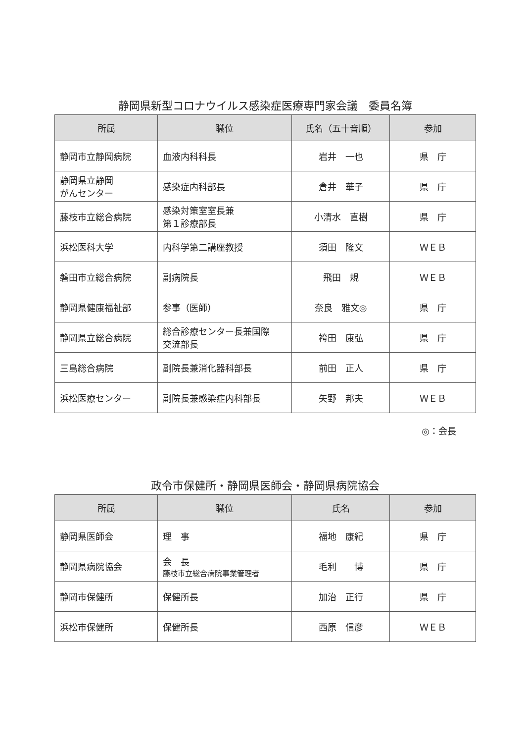静岡県新型コロナウイルス感染症医療専門家会議　委員名簿
| 所属 | 職位 | 氏名（五十音順） | 参加 |
| --- | --- | --- | --- |
| 静岡市立静岡病院 | 血液内科科長 | 岩井 一也 | 県 庁 |
| 静岡県立静岡 がんセンター | 感染症内科部長 | 倉井 華子 | 県 庁 |
| 藤枝市立総合病院 | 感染対策室室長兼 第１診療部長 | 小清水 直樹 | 県 庁 |
| 浜松医科大学 | 内科学第二講座教授 | 須田 隆文 | ＷＥＢ |
| 磐田市立総合病院 | 副病院長 | 飛田 規 | ＷＥＢ |
| 静岡県健康福祉部 | 参事（医師） | 奈良 雅文◎ | 県 庁 |
| 静岡県立総合病院 | 総合診療センター長兼国際 交流部長 | 袴田 康弘 | 県 庁 |
| 三島総合病院 | 副院長兼消化器科部長 | 前田 正人 | 県 庁 |
| 浜松医療センター | 副院長兼感染症内科部長 | 矢野 邦夫 | ＷＥＢ |
◎：会長
政令市保健所・静岡県医師会・静岡県病院協会
| 所属 | 職位 | 氏名 | 参加 |
| --- | --- | --- | --- |
| 静岡県医師会 | 理 事 | 福地 康紀 | 県 庁 |
| 静岡県病院協会 | 会 長 藤枝市立総合病院事業管理者 | 毛利 博 | 県 庁 |
| 静岡市保健所 | 保健所長 | 加治 正行 | 県 庁 |
| 浜松市保健所 | 保健所長 | 西原 信彦 | ＷＥＢ |